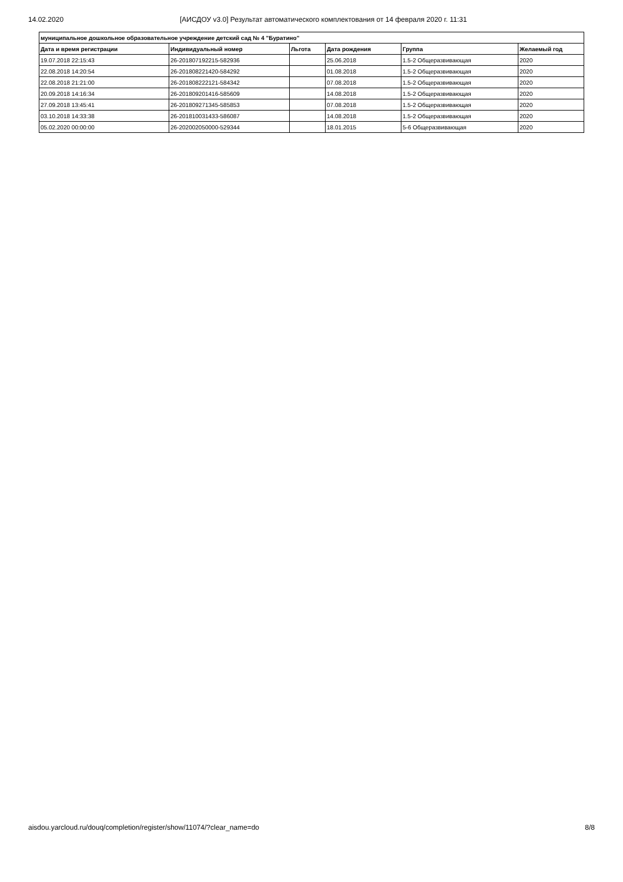14.02.2020 [АИСДОУ v3.0] Результат автоматического комплектования от 14 февраля 2020 г. 11:31
| муниципальное дошкольное образовательное учреждение детский сад № 4 "Буратино" | | | | | |
| --- | --- | --- | --- | --- | --- |
| Дата и время регистрации | Индивидуальный номер | Льгота | Дата рождения | Группа | Желаемый год |
| 19.07.2018 22:15:43 | 26-201807192215-582936 | | 25.06.2018 | 1.5-2 Общеразвивающая | 2020 |
| 22.08.2018 14:20:54 | 26-201808221420-584292 | | 01.08.2018 | 1.5-2 Общеразвивающая | 2020 |
| 22.08.2018 21:21:00 | 26-201808222121-584342 | | 07.08.2018 | 1.5-2 Общеразвивающая | 2020 |
| 20.09.2018 14:16:34 | 26-201809201416-585609 | | 14.08.2018 | 1.5-2 Общеразвивающая | 2020 |
| 27.09.2018 13:45:41 | 26-201809271345-585853 | | 07.08.2018 | 1.5-2 Общеразвивающая | 2020 |
| 03.10.2018 14:33:38 | 26-201810031433-586087 | | 14.08.2018 | 1.5-2 Общеразвивающая | 2020 |
| 05.02.2020 00:00:00 | 26-202002050000-529344 | | 18.01.2015 | 5-6 Общеразвивающая | 2020 |
aisdou.yarcloud.ru/douq/completion/register/show/11074/?clear_name=do 8/8